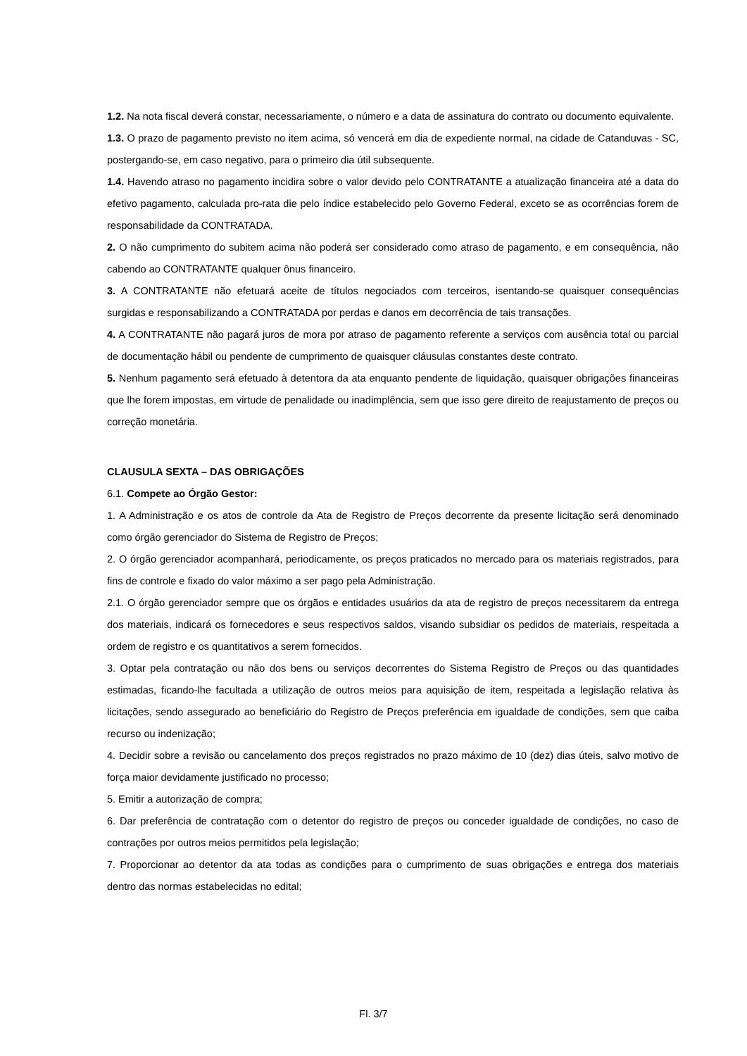1.2. Na nota fiscal deverá constar, necessariamente, o número e a data de assinatura do contrato ou documento equivalente.
1.3. O prazo de pagamento previsto no item acima, só vencerá em dia de expediente normal, na cidade de Catanduvas - SC, postergando-se, em caso negativo, para o primeiro dia útil subsequente.
1.4. Havendo atraso no pagamento incidira sobre o valor devido pelo CONTRATANTE a atualização financeira até a data do efetivo pagamento, calculada pro-rata die pelo índice estabelecido pelo Governo Federal, exceto se as ocorrências forem de responsabilidade da CONTRATADA.
2. O não cumprimento do subitem acima não poderá ser considerado como atraso de pagamento, e em consequência, não cabendo ao CONTRATANTE qualquer ônus financeiro.
3. A CONTRATANTE não efetuará aceite de títulos negociados com terceiros, isentando-se quaisquer consequências surgidas e responsabilizando a CONTRATADA por perdas e danos em decorrência de tais transações.
4. A CONTRATANTE não pagará juros de mora por atraso de pagamento referente a serviços com ausência total ou parcial de documentação hábil ou pendente de cumprimento de quaisquer cláusulas constantes deste contrato.
5. Nenhum pagamento será efetuado à detentora da ata enquanto pendente de liquidação, quaisquer obrigações financeiras que lhe forem impostas, em virtude de penalidade ou inadimplência, sem que isso gere direito de reajustamento de preços ou correção monetária.
CLAUSULA SEXTA – DAS OBRIGAÇÕES
6.1. Compete ao Órgão Gestor:
1. A Administração e os atos de controle da Ata de Registro de Preços decorrente da presente licitação será denominado como órgão gerenciador do Sistema de Registro de Preços;
2. O órgão gerenciador acompanhará, periodicamente, os preços praticados no mercado para os materiais registrados, para fins de controle e fixado do valor máximo a ser pago pela Administração.
2.1. O órgão gerenciador sempre que os órgãos e entidades usuários da ata de registro de preços necessitarem da entrega dos materiais, indicará os fornecedores e seus respectivos saldos, visando subsidiar os pedidos de materiais, respeitada a ordem de registro e os quantitativos a serem fornecidos.
3. Optar pela contratação ou não dos bens ou serviços decorrentes do Sistema Registro de Preços ou das quantidades estimadas, ficando-lhe facultada a utilização de outros meios para aquisição de item, respeitada a legislação relativa às licitações, sendo assegurado ao beneficiário do Registro de Preços preferência em igualdade de condições, sem que caiba recurso ou indenização;
4. Decidir sobre a revisão ou cancelamento dos preços registrados no prazo máximo de 10 (dez) dias úteis, salvo motivo de força maior devidamente justificado no processo;
5. Emitir a autorização de compra;
6. Dar preferência de contratação com o detentor do registro de preços ou conceder igualdade de condições, no caso de contrações por outros meios permitidos pela legislação;
7. Proporcionar ao detentor da ata todas as condições para o cumprimento de suas obrigações e entrega dos materiais dentro das normas estabelecidas no edital;
Fl. 3/7